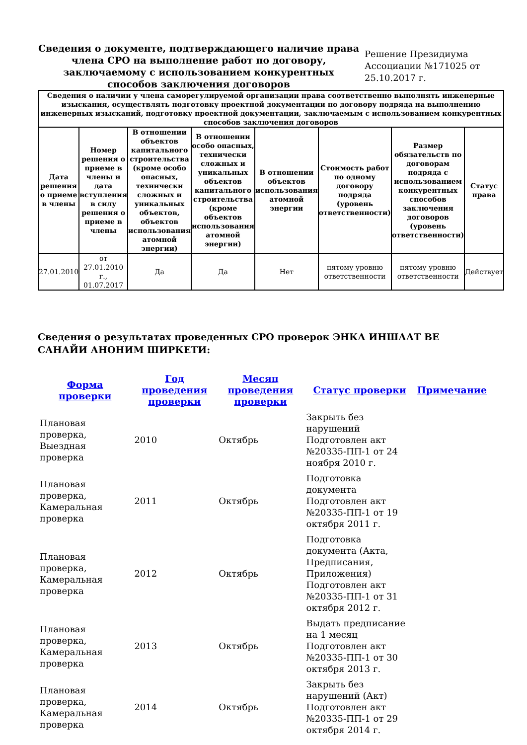Сведения о документе, подтверждающего наличие права члена СРО на выполнение работ по договору, заключаемому с использованием конкурентных способов заключения договоров
Решение Президиума Ассоциации №171025 от 25.10.2017 г.
| Сведения о наличии у члена саморегулируемой организации права соответственно выполнять инженерные изыскания, осуществлять подготовку проектной документации по договору подряда на выполнению инженерных изысканий, подготовку проектной документации, заключаемым с использованием конкурентных способов заключения договоров | | | | | | | |
| --- | --- | --- | --- | --- | --- | --- | --- |
| Дата решения о приеме в члены | Номер решения о приеме в члены и дата вступления в силу решения о приеме в члены | В отношении объектов капитального строительства (кроме особо опасных, технически сложных и уникальных объектов, объектов использования атомной энергии) | В отношении особо опасных, технически сложных и уникальных объектов капитального строительства (кроме объектов использования атомной энергии) | В отношении объектов использования атомной энергии | Стоимость работ по одному договору подряда (уровень ответственности) | Размер обязательств по договорам подряда с использованием конкурентных способов заключения договоров (уровень ответственности) | Статус права |
| 27.01.2010 | от 27.01.2010 г., 01.07.2017 | Да | Да | Нет | пятому уровню ответственности | пятому уровню ответственности | Действует |
Сведения о результатах проведенных СРО проверок ЭНКА ИНШААТ ВЕ САНАЙИ АНОНИМ ШИРКЕТИ:
| Форма проверки | Год проведения проверки | Месяц проведения проверки | Статус проверки | Примечание |
| --- | --- | --- | --- | --- |
| Плановая проверка, Выездная проверка | 2010 | Октябрь | Закрыть без нарушений Подготовлен акт №20335-ПП-1 от 24 ноября 2010 г. | |
| Плановая проверка, Камеральная проверка | 2011 | Октябрь | Подготовка документа Подготовлен акт №20335-ПП-1 от 19 октября 2011 г. | |
| Плановая проверка, Камеральная проверка | 2012 | Октябрь | Подготовка документа (Акта, Предписания, Приложения) Подготовлен акт №20335-ПП-1 от 31 октября 2012 г. | |
| Плановая проверка, Камеральная проверка | 2013 | Октябрь | Выдать предписание на 1 месяц Подготовлен акт №20335-ПП-1 от 30 октября 2013 г. | |
| Плановая проверка, Камеральная проверка | 2014 | Октябрь | Закрыть без нарушений (Акт) Подготовлен акт №20335-ПП-1 от 29 октября 2014 г. | |